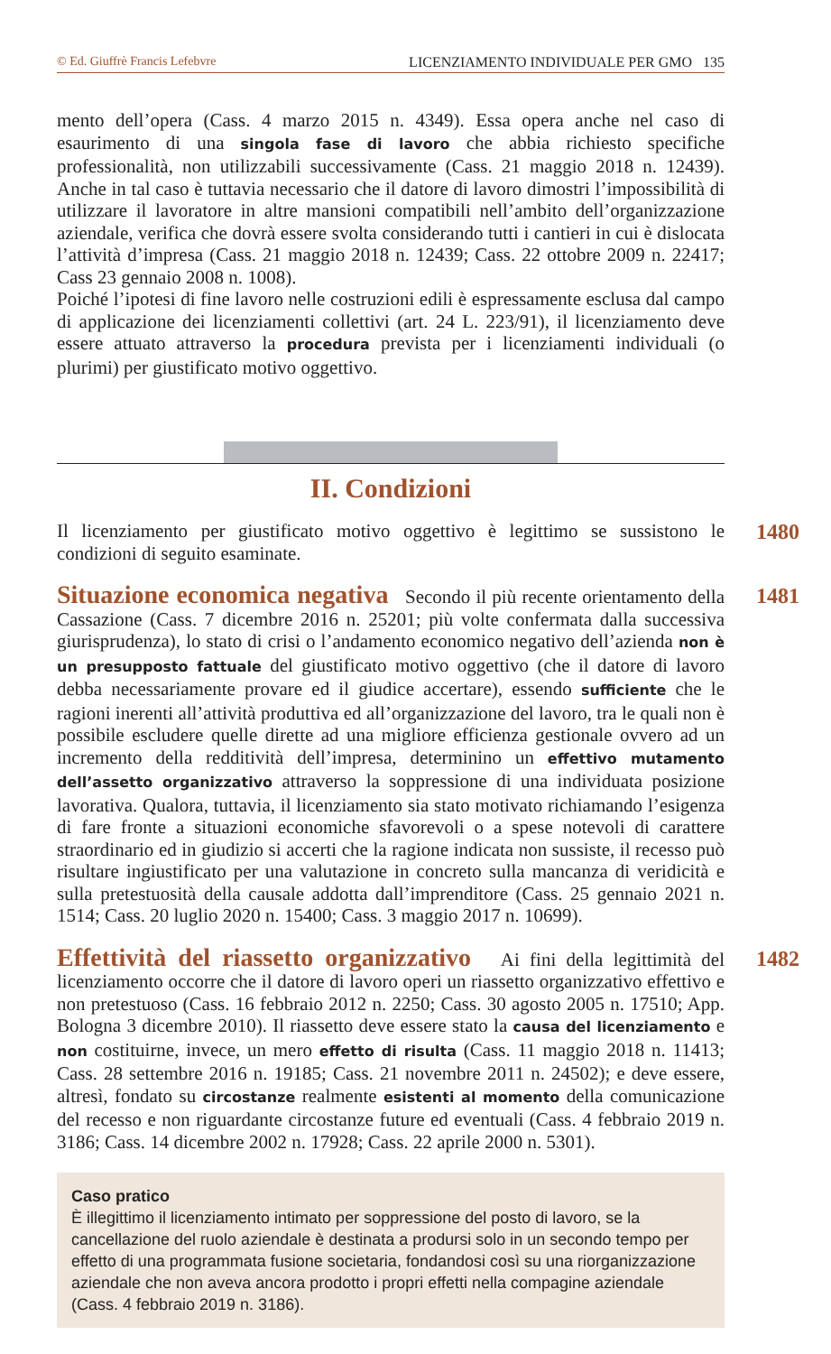© Ed. Giuffrè Francis Lefebvre LICENZIAMENTO INDIVIDUALE PER GMO 135
mento dell’opera (Cass. 4 marzo 2015 n. 4349). Essa opera anche nel caso di esaurimento di una singola fase di lavoro che abbia richiesto specifiche professionalità, non utilizzabili successivamente (Cass. 21 maggio 2018 n. 12439). Anche in tal caso è tuttavia necessario che il datore di lavoro dimostri l’impossibilità di utilizzare il lavoratore in altre mansioni compatibili nell’ambito dell’organizzazione aziendale, verifica che dovrà essere svolta considerando tutti i cantieri in cui è dislocata l’attività d’impresa (Cass. 21 maggio 2018 n. 12439; Cass. 22 ottobre 2009 n. 22417; Cass 23 gennaio 2008 n. 1008).
Poiché l’ipotesi di fine lavoro nelle costruzioni edili è espressamente esclusa dal campo di applicazione dei licenziamenti collettivi (art. 24 L. 223/91), il licenziamento deve essere attuato attraverso la procedura prevista per i licenziamenti individuali (o plurimi) per giustificato motivo oggettivo.
II. Condizioni
1480
Il licenziamento per giustificato motivo oggettivo è legittimo se sussistono le condizioni di seguito esaminate.
1481
Situazione economica negativa Secondo il più recente orientamento della Cassazione (Cass. 7 dicembre 2016 n. 25201; più volte confermata dalla successiva giurisprudenza), lo stato di crisi o l’andamento economico negativo dell’azienda non è un presupposto fattuale del giustificato motivo oggettivo (che il datore di lavoro debba necessariamente provare ed il giudice accertare), essendo sufficiente che le ragioni inerenti all’attività produttiva ed all’organizzazione del lavoro, tra le quali non è possibile escludere quelle dirette ad una migliore efficienza gestionale ovvero ad un incremento della redditività dell’impresa, determinino un effettivo mutamento dell’assetto organizzativo attraverso la soppressione di una individuata posizione lavorativa. Qualora, tuttavia, il licenziamento sia stato motivato richiamando l’esigenza di fare fronte a situazioni economiche sfavorevoli o a spese notevoli di carattere straordinario ed in giudizio si accerti che la ragione indicata non sussiste, il recesso può risultare ingiustificato per una valutazione in concreto sulla mancanza di veridicità e sulla pretestuosità della causale addotta dall’imprenditore (Cass. 25 gennaio 2021 n. 1514; Cass. 20 luglio 2020 n. 15400; Cass. 3 maggio 2017 n. 10699).
1482
Effettività del riassetto organizzativo Ai fini della legittimità del licenziamento occorre che il datore di lavoro operi un riassetto organizzativo effettivo e non pretestuoso (Cass. 16 febbraio 2012 n. 2250; Cass. 30 agosto 2005 n. 17510; App. Bologna 3 dicembre 2010). Il riassetto deve essere stato la causa del licenziamento e non costituirne, invece, un mero effetto di risulta (Cass. 11 maggio 2018 n. 11413; Cass. 28 settembre 2016 n. 19185; Cass. 21 novembre 2011 n. 24502); e deve essere, altresì, fondato su circostanze realmente esistenti al momento della comunicazione del recesso e non riguardante circostanze future ed eventuali (Cass. 4 febbraio 2019 n. 3186; Cass. 14 dicembre 2002 n. 17928; Cass. 22 aprile 2000 n. 5301).
Caso pratico
È illegittimo il licenziamento intimato per soppressione del posto di lavoro, se la cancellazione del ruolo aziendale è destinata a prodursi solo in un secondo tempo per effetto di una programmata fusione societaria, fondandosi così su una riorganizzazione aziendale che non aveva ancora prodotto i propri effetti nella compagine aziendale (Cass. 4 febbraio 2019 n. 3186).